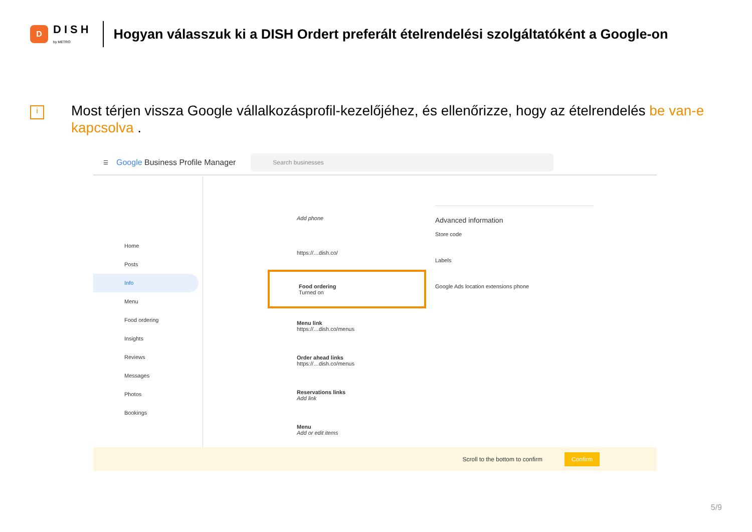D
DISH
by METRO
Hogyan válasszuk ki a DISH Ordert preferált ételrendelési szolgáltatóként a Google-on
i
Most térjen vissza Google vállalkozásprofil-kezelőjéhez, és ellenőrizze, hogy az ételrendelés be van-e kapcsolva .
☰ Google Business Profile Manager
Search businesses
Home
Posts
Info
Menu
Food ordering
Insights
Reviews
Messages
Photos
Bookings
Add phone
https://…dish.co/
Food ordering
Turned on
Menu link
https://…dish.co/menus
Order ahead links
https://…dish.co/menus
Reservations links
Add link
Menu
Add or edit items
Advanced information
Store code
Labels
Google Ads location extensions phone
Scroll to the bottom to confirm Confirm
5/9